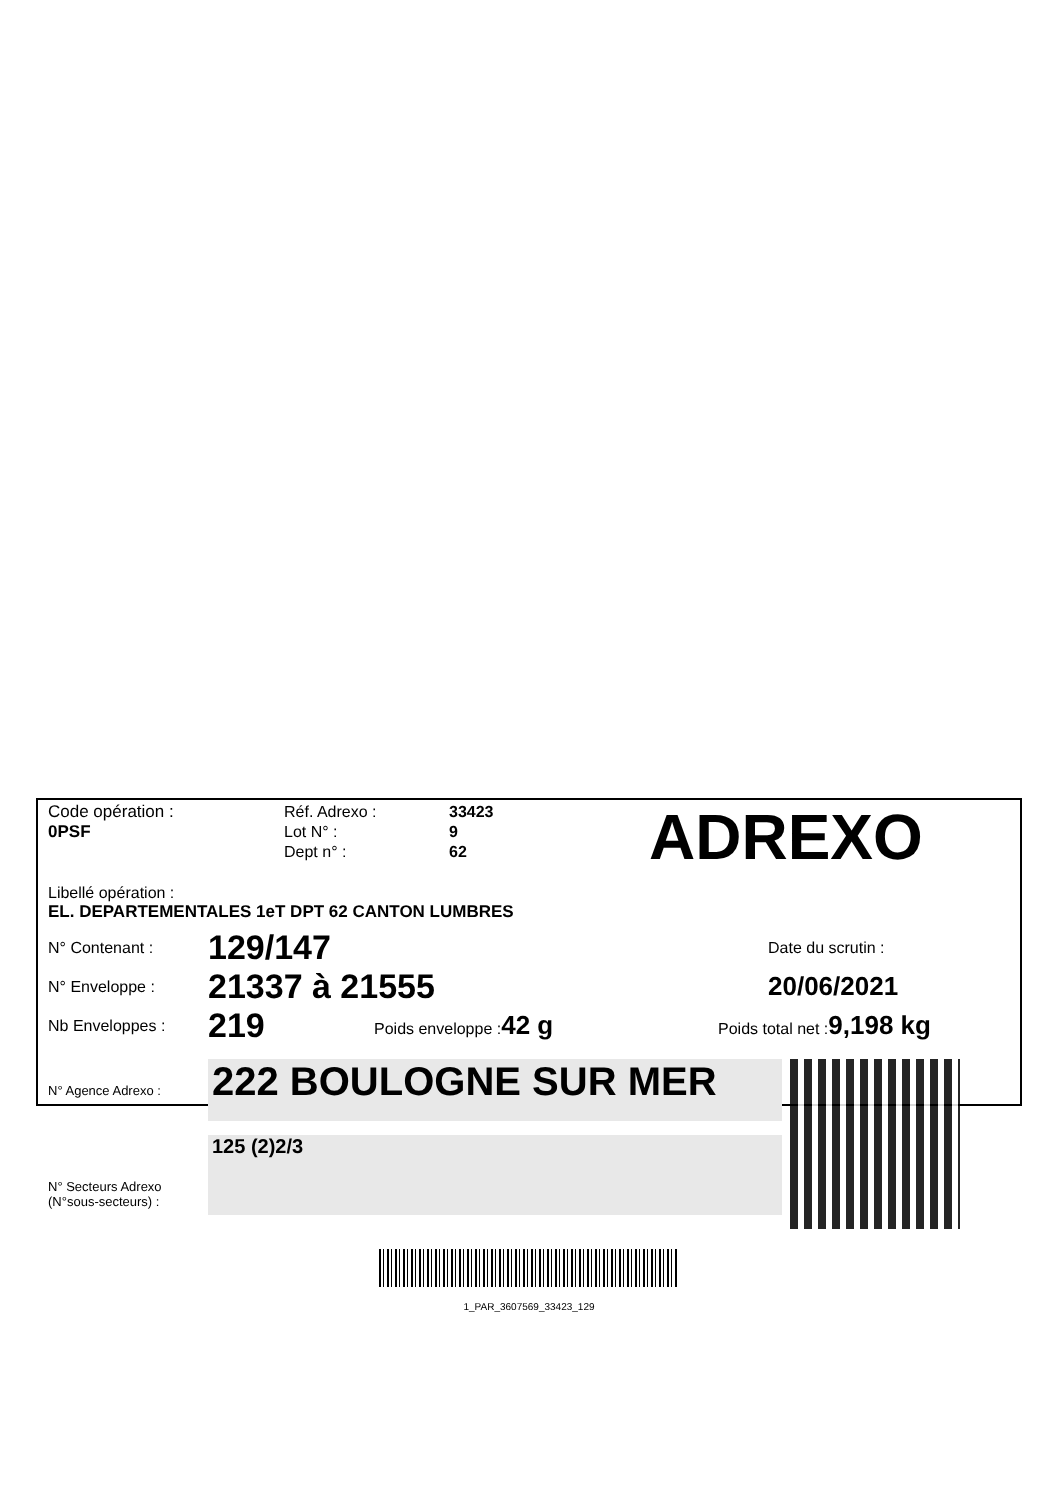Code opération :
0PSF
Réf. Adrexo :
Lot N° :
Dept n° :
33423
9
62
ADREXO
Libellé opération :
EL. DEPARTEMENTALES 1eT DPT 62 CANTON LUMBRES
N° Contenant :
129/147
Date du scrutin :
N° Enveloppe :
21337 à 21555
20/06/2021
Nb Enveloppes :
219
Poids enveloppe :42 g
Poids total net :9,198 kg
N° Agence Adrexo :
222 BOULOGNE SUR MER
125 (2)2/3
N° Secteurs Adrexo
(N°sous-secteurs) :
1_PAR_3607569_33423_129